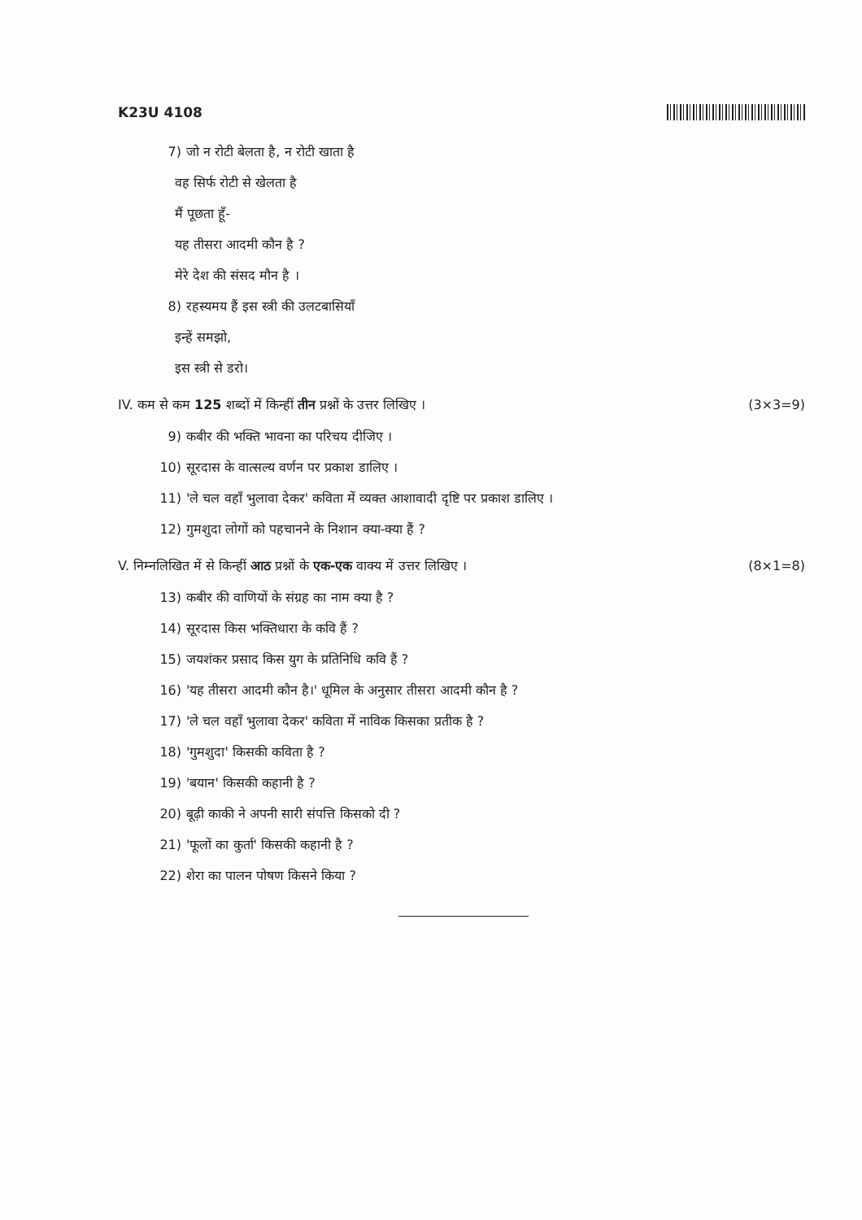K23U 4108
7) जो न रोटी बेलता है, न रोटी खाता है
वह सिर्फ रोटी से खेलता है
मैं पूछता हूँ-
यह तीसरा आदमी कौन है ?
मेरे देश की संसद मौन है ।
8) रहस्यमय हैं इस स्त्री की उलटबासियाँ
इन्हें समझो,
इस स्त्री से डरो।
IV. कम से कम 125 शब्दों में किन्हीं तीन प्रश्नों के उत्तर लिखिए । (3×3=9)
9) कबीर की भक्ति भावना का परिचय दीजिए ।
10) सूरदास के वात्सल्य वर्णन पर प्रकाश डालिए ।
11) 'ले चल वहाँ भुलावा देकर' कविता में व्यक्त आशावादी दृष्टि पर प्रकाश डालिए ।
12) गुमशुदा लोगों को पहचानने के निशान क्या-क्या हैं ?
V. निम्नलिखित में से किन्हीं आठ प्रश्नों के एक-एक वाक्य में उत्तर लिखिए । (8×1=8)
13) कबीर की वाणियों के संग्रह का नाम क्या है ?
14) सूरदास किस भक्तिधारा के कवि हैं ?
15) जयशंकर प्रसाद किस युग के प्रतिनिधि कवि हैं ?
16) 'यह तीसरा आदमी कौन है।' धूमिल के अनुसार तीसरा आदमी कौन है ?
17) 'ले चल वहाँ भुलावा देकर' कविता में नाविक किसका प्रतीक है ?
18) 'गुमशुदा' किसकी कविता है ?
19) 'बयान' किसकी कहानी है ?
20) बूढ़ी काकी ने अपनी सारी संपत्ति किसको दी ?
21) 'फूलों का कुर्ता' किसकी कहानी है ?
22) शेरा का पालन पोषण किसने किया ?